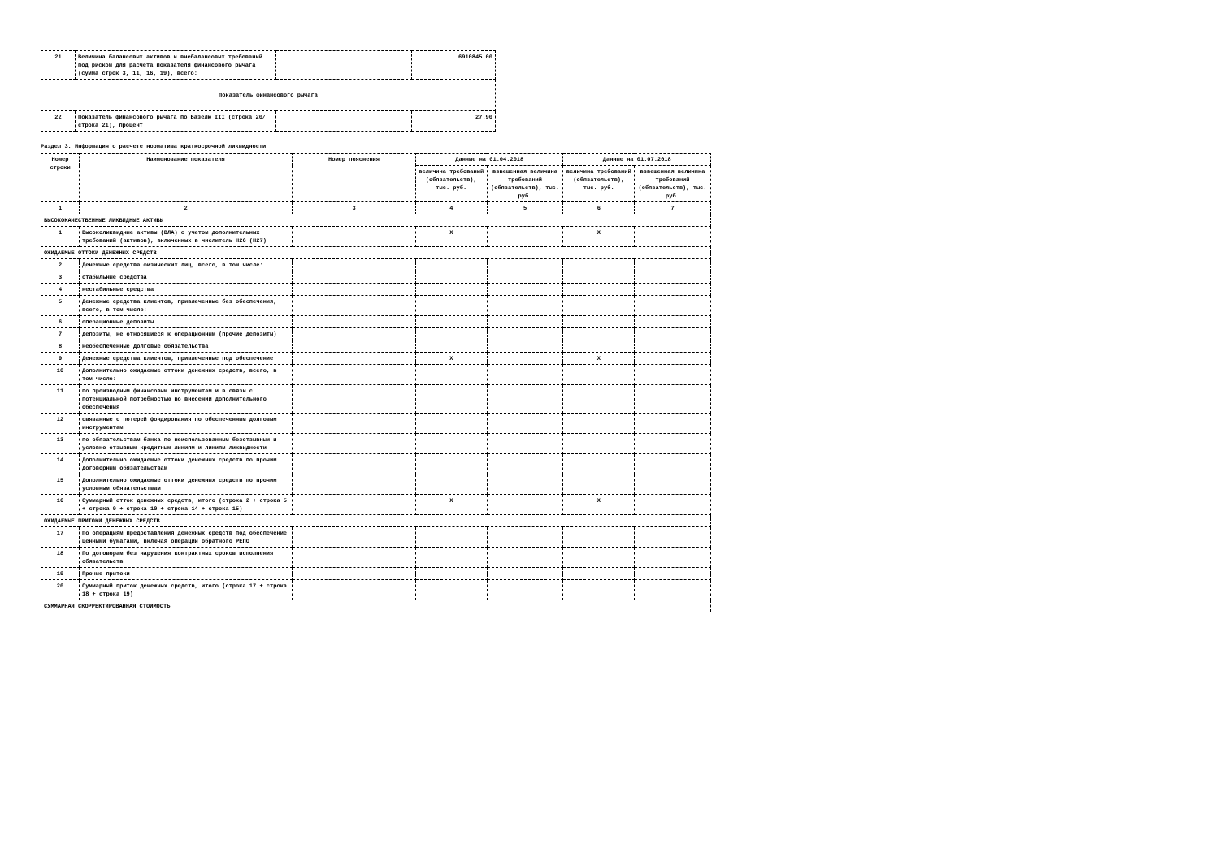| 21 | Величина балансовых активов и внебалансовых требований под риском для расчета показателя финансового рычага (сумма строк 3, 11, 16, 19), всего: | | 6910845.00 |
| Показатель финансового рычага | | | |
| 22 | Показатель финансового рычага по Базелю III (строка 20/ строка 21), процент | | 27.90 |
Раздел 3. Информация о расчете норматива краткосрочной ликвидности
| Номер строки | Наименование показателя | Номер пояснения | Данные на 01.04.2018 | | Данные на 01.07.2018 | |
| --- | --- | --- | --- | --- | --- | --- |
| | | | величина требований (обязательств), тыс. руб. | взвешенная величина требований (обязательств), тыс. руб. | величина требований (обязательств), тыс. руб. | взвешенная величина требований (обязательств), тыс. руб. |
| 1 | 2 | 3 | 4 | 5 | 6 | 7 |
| ВЫСОКОКАЧЕСТВЕННЫЕ ЛИКВИДНЫЕ АКТИВЫ | | | | | | |
| 1 | Высоколиквидные активы (ВЛА) с учетом дополнительных требований (активов), включенных в числитель Н26 (Н27) | | X | | X | |
| ОЖИДАЕМЫЕ ОТТОКИ ДЕНЕЖНЫХ СРЕДСТВ | | | | | | |
| 2 | Денежные средства физических лиц, всего, в том числе: | | | | | |
| 3 | стабильные средства | | | | | |
| 4 | нестабильные средства | | | | | |
| 5 | Денежные средства клиентов, привлеченные без обеспечения, всего, в том числе: | | | | | |
| 6 | операционные депозиты | | | | | |
| 7 | депозиты, не относящиеся к операционным (прочие депозиты) | | | | | |
| 8 | необеспеченные долговые обязательства | | | | | |
| 9 | Денежные средства клиентов, привлеченные под обеспечение | | X | | X | |
| 10 | Дополнительно ожидаемые оттоки денежных средств, всего, в том числе: | | | | | |
| 11 | по производным финансовым инструментам и в связи с потенциальной потребностью во внесении дополнительного обеспечения | | | | | |
| 12 | связанные с потерей фондирования по обеспеченным долговым инструментам | | | | | |
| 13 | по обязательствам банка по неиспользованным безотзывным и условно отзывным кредитным линиям и линиям ликвидности | | | | | |
| 14 | Дополнительно ожидаемые оттоки денежных средств по прочим договорным обязательствам | | | | | |
| 15 | Дополнительно ожидаемые оттоки денежных средств по прочим условным обязательствам | | | | | |
| 16 | Суммарный отток денежных средств, итого (строка 2 + строка 5 + строка 9 + строка 10 + строка 14 + строка 15) | | X | | X | |
| ОЖИДАЕМЫЕ ПРИТОКИ ДЕНЕЖНЫХ СРЕДСТВ | | | | | | |
| 17 | По операциям предоставления денежных средств под обеспечение ценными бумагами, включая операции обратного РЕПО | | | | | |
| 18 | По договорам без нарушения контрактных сроков исполнения обязательств | | | | | |
| 19 | Прочие притоки | | | | | |
| 20 | Суммарный приток денежных средств, итого (строка 17 + строка 18 + строка 19) | | | | | |
| СУММАРНАЯ СКОРРЕКТИРОВАННАЯ СТОИМОСТЬ | | | | | | |